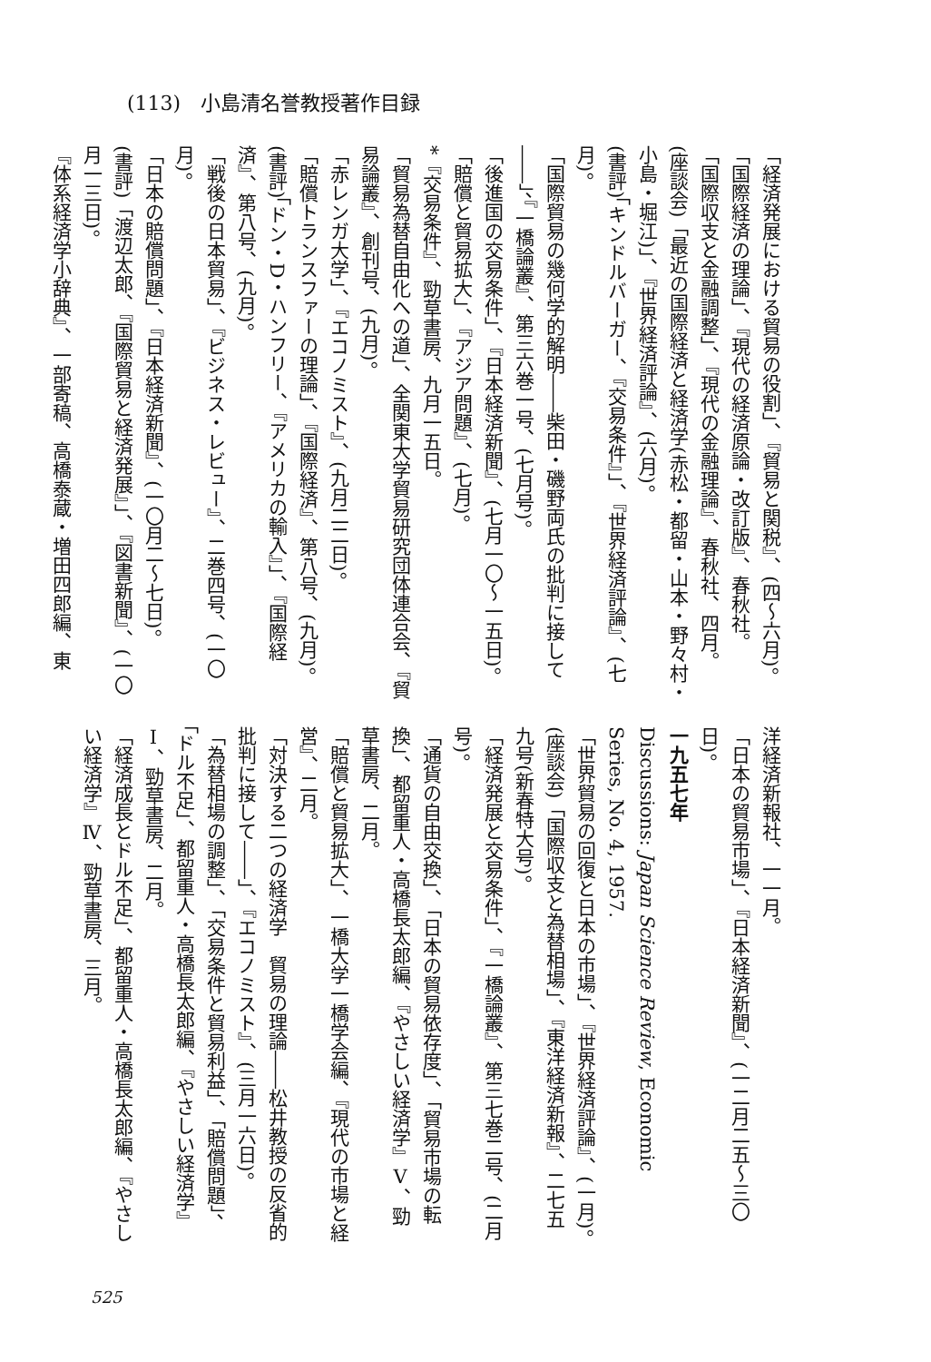(113)　小島清名誉教授著作目録
「経済発展における貿易の役割」、『貿易と関税』、(四～六月)。
「国際経済の理論」、『現代の経済原論・改訂版』、春秋社。
「国際収支と金融調整」、『現代の金融理論』、春秋社、四月。
(座談会)「最近の国際経済と経済学(赤松・都留・山本・野々村・小島・堀江)」、『世界経済評論』、(六月)。
(書評)「キンドルバーガー、『交易条件』」、『世界経済評論』、(七月)。
「国際貿易の幾何学的解明――柴田・磯野両氏の批判に接して――」、『一橋論叢』、第三六巻一号、(七月号)。
「後進国の交易条件」、『日本経済新聞』、(七月一〇～一五日)。
「賠償と貿易拡大」、『アジア問題』、(七月)。
*『交易条件』、勁草書房、九月一五日。
「貿易為替自由化への道」、全関東大学貿易研究団体連合会、『貿易論叢』、創刊号、(九月)。
「赤レンガ大学」、『エコノミスト』、(九月二二日)。
「賠償トランスファーの理論」、『国際経済』、第八号、(九月)。
(書評)「ドン・D・ハンフリー、『アメリカの輸入』」、『国際経済』、第八号、(九月)。
「戦後の日本貿易」、『ビジネス・レビュー』、二巻四号、(一〇月)。
「日本の賠償問題」、『日本経済新聞』、(一〇月二～七日)。
(書評)「渡辺太郎、『国際貿易と経済発展』」、『図書新聞』、(一〇月一三日)。
『体系経済学小辞典』、一部寄稿、高橋泰蔵・増田四郎編、東
洋経済新報社、一一月。
「日本の貿易市場」、『日本経済新聞』、(一二月二五～三〇日)。
一九五七年
Discussions: Japan Science Review, Economic Series, No. 4, 1957.
「世界貿易の回復と日本の市場」、『世界経済評論』、(一月)。
(座談会)「国際収支と為替相場」、『東洋経済新報』、二七五九号(新春特大号)。
「経済発展と交易条件」、『一橋論叢』、第三七巻二号、(二月号)。
「通貨の自由交換」、「日本の貿易依存度」、「貿易市場の転換」、都留重人・高橋長太郎編、『やさしい経済学』Ⅴ、勁草書房、二月。
「賠償と貿易拡大」、一橋大学一橋学会編、『現代の市場と経営』、二月。
「対決する二つの経済学　貿易の理論――松井教授の反省的批判に接して――」、『エコノミスト』、(三月一六日)。
「為替相場の調整」、「交易条件と貿易利益」、「賠償問題」、「ドル不足」、都留重人・高橋長太郎編、『やさしい経済学』Ⅰ、勁草書房、二月。
「経済成長とドル不足」、都留重人・高橋長太郎編、『やさしい経済学』Ⅳ、勁草書房、三月。
525